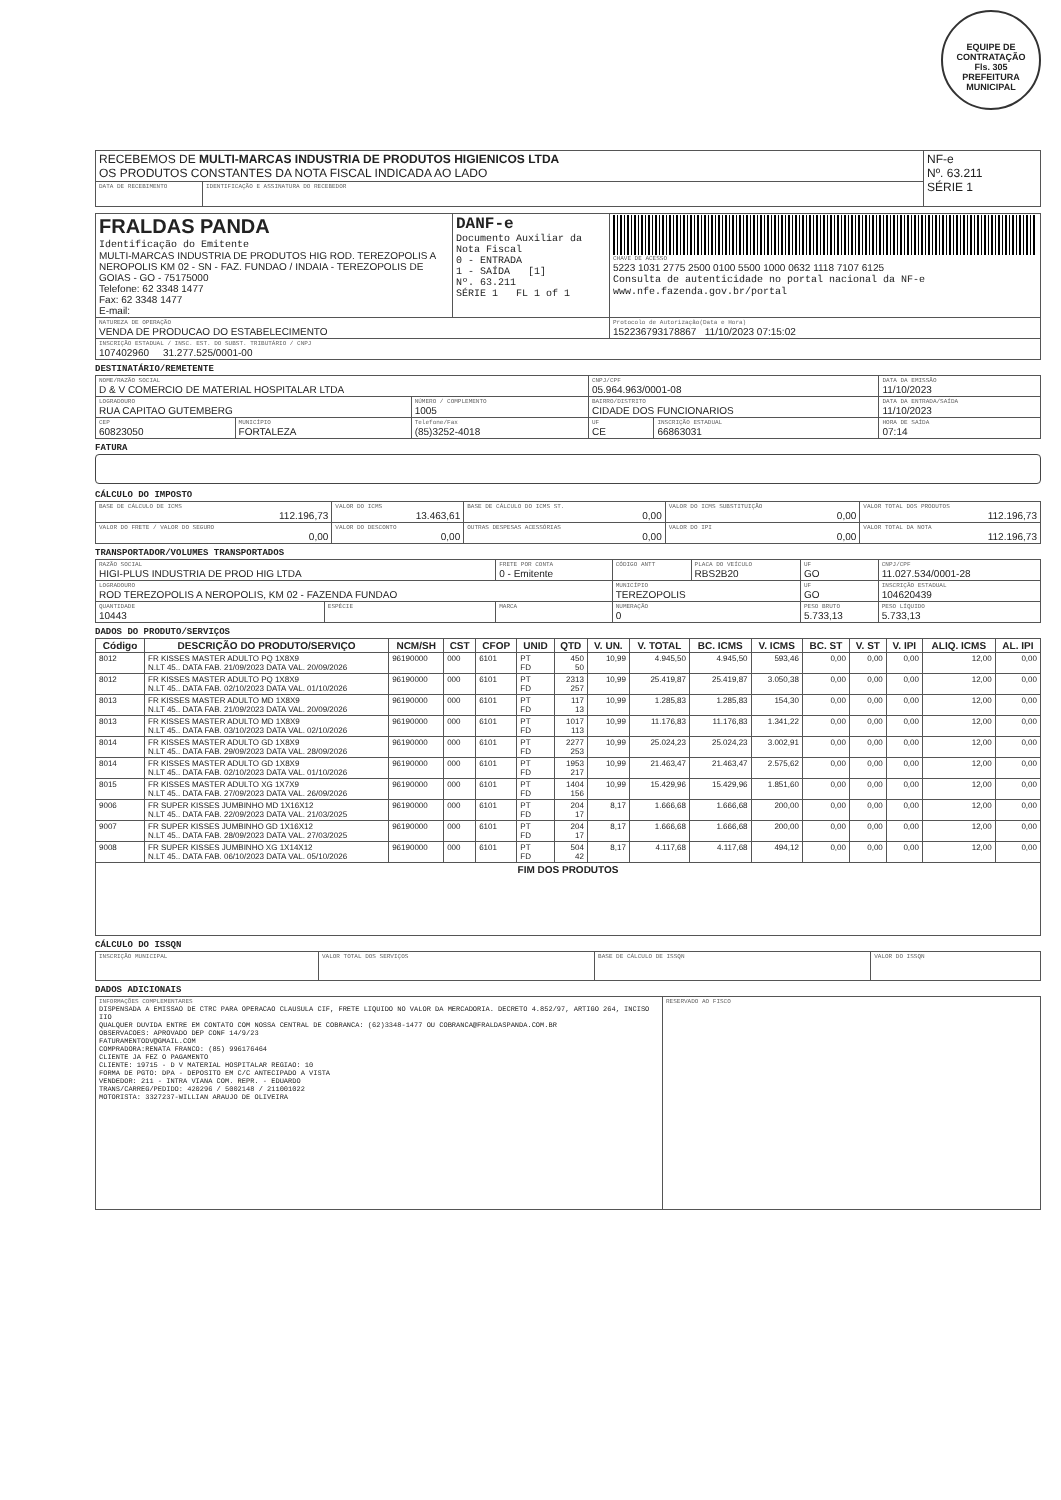EQUIPE DE CONTRATAÇÃO
Fls. 305
PREFEITURA MUNICIPAL
| RECEBEMOS DE MULTI-MARCAS INDUSTRIA DE PRODUTOS HIGIENICOS LTDA OS PRODUTOS CONSTANTES DA NOTA FISCAL INDICADA AO LADO | | NF-e Nº. 63.211 SÉRIE 1 |
| DATA DE RECEBIMENTO | IDENTIFICAÇÃO E ASSINATURA DO RECEBEDOR | |
| FRALDAS PANDA Identificação do Emitente MULTI-MARCAS INDUSTRIA DE PRODUTOS HIG ROD. TEREZOPOLIS A NEROPOLIS KM 02 - SN - FAZ. FUNDAO / INDAIA - TEREZOPOLIS DE GOIAS - GO - 75175000 Telefone: 62 3348 1477 Fax: 62 3348 1477 E-mail: | DANF-e Documento Auxiliar da Nota Fiscal 0 - ENTRADA 1 - SAÍDA [1] Nº. 63.211 SÉRIE 1 FL 1 of 1 | CHAVE DE ACESSO 5223 1031 2775 2500 0100 5500 1000 0632 1118 7107 6125 Consulta de autenticidade no portal nacional da NF-e www.nfe.fazenda.gov.br/portal |
| NATUREZA DE OPERAÇÃO VENDA DE PRODUCAO DO ESTABELECIMENTO | | Protocolo de Autorização(Data e Hora) 152236793178867 11/10/2023 07:15:02 |
| INSCRIÇÃO ESTADUAL / INSC. EST. DO SUBST. TRIBUTÁRIO / CNPJ 107402960 31.277.525/0001-00 | | |
DESTINATÁRIO/REMETENTE
| NOME/RAZÃO SOCIAL D & V COMERCIO DE MATERIAL HOSPITALAR LTDA | | | CNPJ/CPF 05.964.963/0001-08 | | DATA DA EMISSÃO 11/10/2023 |
| LOGRADOURO RUA CAPITAO GUTEMBERG | | NÚMERO / COMPLEMENTO 1005 | BAIRRO/DISTRITO CIDADE DOS FUNCIONARIOS | | DATA DA ENTRADA/SAÍDA 11/10/2023 |
| CEP 60823050 | MUNICÍPIO FORTALEZA | Telefone/Fax (85)3252-4018 | UF CE | INSCRIÇÃO ESTADUAL 66863031 | HORA DE SAÍDA 07:14 |
FATURA
CÁLCULO DO IMPOSTO
| BASE DE CÁLCULO DE ICMS 112.196,73 | VALOR DO ICMS 13.463,61 | BASE DE CÁLCULO DO ICMS ST. 0,00 | VALOR DO ICMS SUBSTITUIÇÃO 0,00 | VALOR TOTAL DOS PRODUTOS 112.196,73 |
| VALOR DO FRETE / VALOR DO SEGURO 0,00 | VALOR DO DESCONTO 0,00 | OUTRAS DESPESAS ACESSÓRIAS 0,00 | VALOR DO IPI 0,00 | VALOR TOTAL DA NOTA 112.196,73 |
TRANSPORTADOR/VOLUMES TRANSPORTADOS
| RAZÃO SOCIAL HIGI-PLUS INDUSTRIA DE PROD HIG LTDA | | FRETE POR CONTA 0 - Emitente | CÓDIGO ANTT | PLACA DO VEÍCULO RBS2B20 | UF GO | CNPJ/CPF 11.027.534/0001-28 |
| LOGRADOURO ROD TEREZOPOLIS A NEROPOLIS, KM 02 - FAZENDA FUNDAO | | | MUNICÍPIO TEREZOPOLIS | | UF GO | INSCRIÇÃO ESTADUAL 104620439 |
| QUANTIDADE 10443 | ESPÉCIE | MARCA | NUMERAÇÃO 0 | | PESO BRUTO 5.733,13 | PESO LÍQUIDO 5.733,13 |
DADOS DO PRODUTO/SERVIÇOS
| Código | DESCRIÇÃO DO PRODUTO/SERVIÇO | NCM/SH | CST | CFOP | UNID | QTD | V. UN. | V. TOTAL | BC. ICMS | V. ICMS | BC. ST | V. ST | V. IPI | ALIQ. ICMS | AL. IPI |
| --- | --- | --- | --- | --- | --- | --- | --- | --- | --- | --- | --- | --- | --- | --- | --- |
| 8012 | FR KISSES MASTER ADULTO PQ 1X8X9 N.LT 45.. DATA FAB. 21/09/2023 DATA VAL. 20/09/2026 | 96190000 | 000 | 6101 | PT FD | 450 50 | 10,99 | 4.945,50 | 4.945,50 | 593,46 | 0,00 | 0,00 | 0,00 | 12,00 | 0,00 |
| 8012 | FR KISSES MASTER ADULTO PQ 1X8X9 N.LT 45.. DATA FAB. 02/10/2023 DATA VAL. 01/10/2026 | 96190000 | 000 | 6101 | PT FD | 2313 257 | 10,99 | 25.419,87 | 25.419,87 | 3.050,38 | 0,00 | 0,00 | 0,00 | 12,00 | 0,00 |
| 8013 | FR KISSES MASTER ADULTO MD 1X8X9 N.LT 45.. DATA FAB. 21/09/2023 DATA VAL. 20/09/2026 | 96190000 | 000 | 6101 | PT FD | 117 13 | 10,99 | 1.285,83 | 1.285,83 | 154,30 | 0,00 | 0,00 | 0,00 | 12,00 | 0,00 |
| 8013 | FR KISSES MASTER ADULTO MD 1X8X9 N.LT 45.. DATA FAB. 03/10/2023 DATA VAL. 02/10/2026 | 96190000 | 000 | 6101 | PT FD | 1017 113 | 10,99 | 11.176,83 | 11.176,83 | 1.341,22 | 0,00 | 0,00 | 0,00 | 12,00 | 0,00 |
| 8014 | FR KISSES MASTER ADULTO GD 1X8X9 N.LT 45.. DATA FAB. 29/09/2023 DATA VAL. 28/09/2026 | 96190000 | 000 | 6101 | PT FD | 2277 253 | 10,99 | 25.024,23 | 25.024,23 | 3.002,91 | 0,00 | 0,00 | 0,00 | 12,00 | 0,00 |
| 8014 | FR KISSES MASTER ADULTO GD 1X8X9 N.LT 45.. DATA FAB. 02/10/2023 DATA VAL. 01/10/2026 | 96190000 | 000 | 6101 | PT FD | 1953 217 | 10,99 | 21.463,47 | 21.463,47 | 2.575,62 | 0,00 | 0,00 | 0,00 | 12,00 | 0,00 |
| 8015 | FR KISSES MASTER ADULTO XG 1X7X9 N.LT 45.. DATA FAB. 27/09/2023 DATA VAL. 26/09/2026 | 96190000 | 000 | 6101 | PT FD | 1404 156 | 10,99 | 15.429,96 | 15.429,96 | 1.851,60 | 0,00 | 0,00 | 0,00 | 12,00 | 0,00 |
| 9006 | FR SUPER KISSES JUMBINHO MD 1X16X12 N.LT 45.. DATA FAB. 22/09/2023 DATA VAL. 21/03/2025 | 96190000 | 000 | 6101 | PT FD | 204 17 | 8,17 | 1.666,68 | 1.666,68 | 200,00 | 0,00 | 0,00 | 0,00 | 12,00 | 0,00 |
| 9007 | FR SUPER KISSES JUMBINHO GD 1X16X12 N.LT 45.. DATA FAB. 28/09/2023 DATA VAL. 27/03/2025 | 96190000 | 000 | 6101 | PT FD | 204 17 | 8,17 | 1.666,68 | 1.666,68 | 200,00 | 0,00 | 0,00 | 0,00 | 12,00 | 0,00 |
| 9008 | FR SUPER KISSES JUMBINHO XG 1X14X12 N.LT 45.. DATA FAB. 06/10/2023 DATA VAL. 05/10/2026 | 96190000 | 000 | 6101 | PT FD | 504 42 | 8,17 | 4.117,68 | 4.117,68 | 494,12 | 0,00 | 0,00 | 0,00 | 12,00 | 0,00 |
| FIM DOS PRODUTOS | | | | | | | | | | | | | | | |
CÁLCULO DO ISSQN
| INSCRIÇÃO MUNICIPAL | VALOR TOTAL DOS SERVIÇOS | BASE DE CÁLCULO DE ISSQN | VALOR DO ISSQN |
DADOS ADICIONAIS
| INFORMAÇÕES COMPLEMENTARES DISPENSADA A EMISSAO DE CTRC PARA OPERACAO CLAUSULA CIF, FRETE LIQUIDO NO VALOR DA MERCADORIA. DECRETO 4.852/97, ARTIGO 264, INCISO IIO QUALQUER DUVIDA ENTRE EM CONTATO COM NOSSA CENTRAL DE COBRANCA: (62)3348-1477 OU COBRANCA@FRALDASPANDA.COM.BR OBSERVACOES: APROVADO DEP CONF 14/9/23 FATURAMENTODV@GMAIL.COM COMPRADORA:RENATA FRANCO: (85) 996176464 CLIENTE JA FEZ O PAGAMENTO CLIENTE: 19715 - D V MATERIAL HOSPITALAR REGIAO: 10 FORMA DE PGTO: DPA - DEPOSITO EM C/C ANTECIPADO A VISTA VENDEDOR: 211 - INTRA VIANA COM. REPR. - EDUARDO TRANS/CARREG/PEDIDO: 420296 / 5002148 / 211001022 MOTORISTA: 3327237-WILLIAN ARAUJO DE OLIVEIRA | RESERVADO AO FISCO |